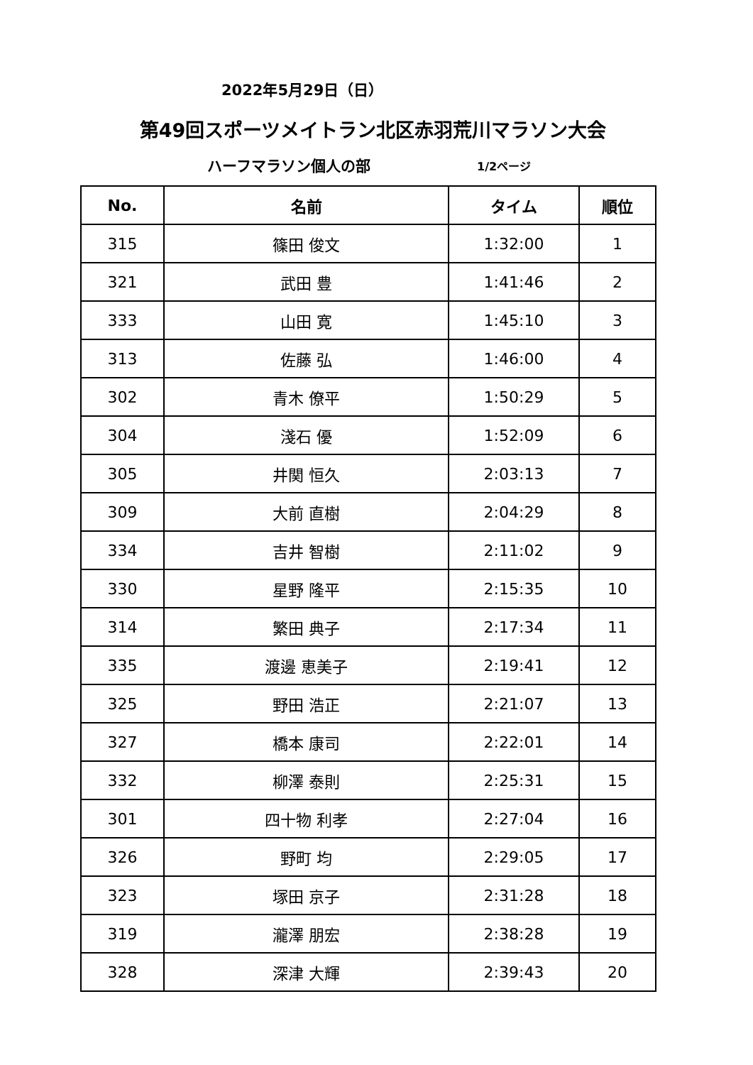2022年5月29日（日）
第49回スポーツメイトラン北区赤羽荒川マラソン大会
ハーフマラソン個人の部
1/2ページ
| No. | 名前 | タイム | 順位 |
| --- | --- | --- | --- |
| 315 | 篠田 俊文 | 1:32:00 | 1 |
| 321 | 武田 豊 | 1:41:46 | 2 |
| 333 | 山田 寛 | 1:45:10 | 3 |
| 313 | 佐藤 弘 | 1:46:00 | 4 |
| 302 | 青木 僚平 | 1:50:29 | 5 |
| 304 | 淺石 優 | 1:52:09 | 6 |
| 305 | 井関 恒久 | 2:03:13 | 7 |
| 309 | 大前 直樹 | 2:04:29 | 8 |
| 334 | 吉井 智樹 | 2:11:02 | 9 |
| 330 | 星野 隆平 | 2:15:35 | 10 |
| 314 | 繁田 典子 | 2:17:34 | 11 |
| 335 | 渡邊 恵美子 | 2:19:41 | 12 |
| 325 | 野田 浩正 | 2:21:07 | 13 |
| 327 | 橋本 康司 | 2:22:01 | 14 |
| 332 | 柳澤 泰則 | 2:25:31 | 15 |
| 301 | 四十物 利孝 | 2:27:04 | 16 |
| 326 | 野町 均 | 2:29:05 | 17 |
| 323 | 塚田 京子 | 2:31:28 | 18 |
| 319 | 瀧澤 朋宏 | 2:38:28 | 19 |
| 328 | 深津 大輝 | 2:39:43 | 20 |